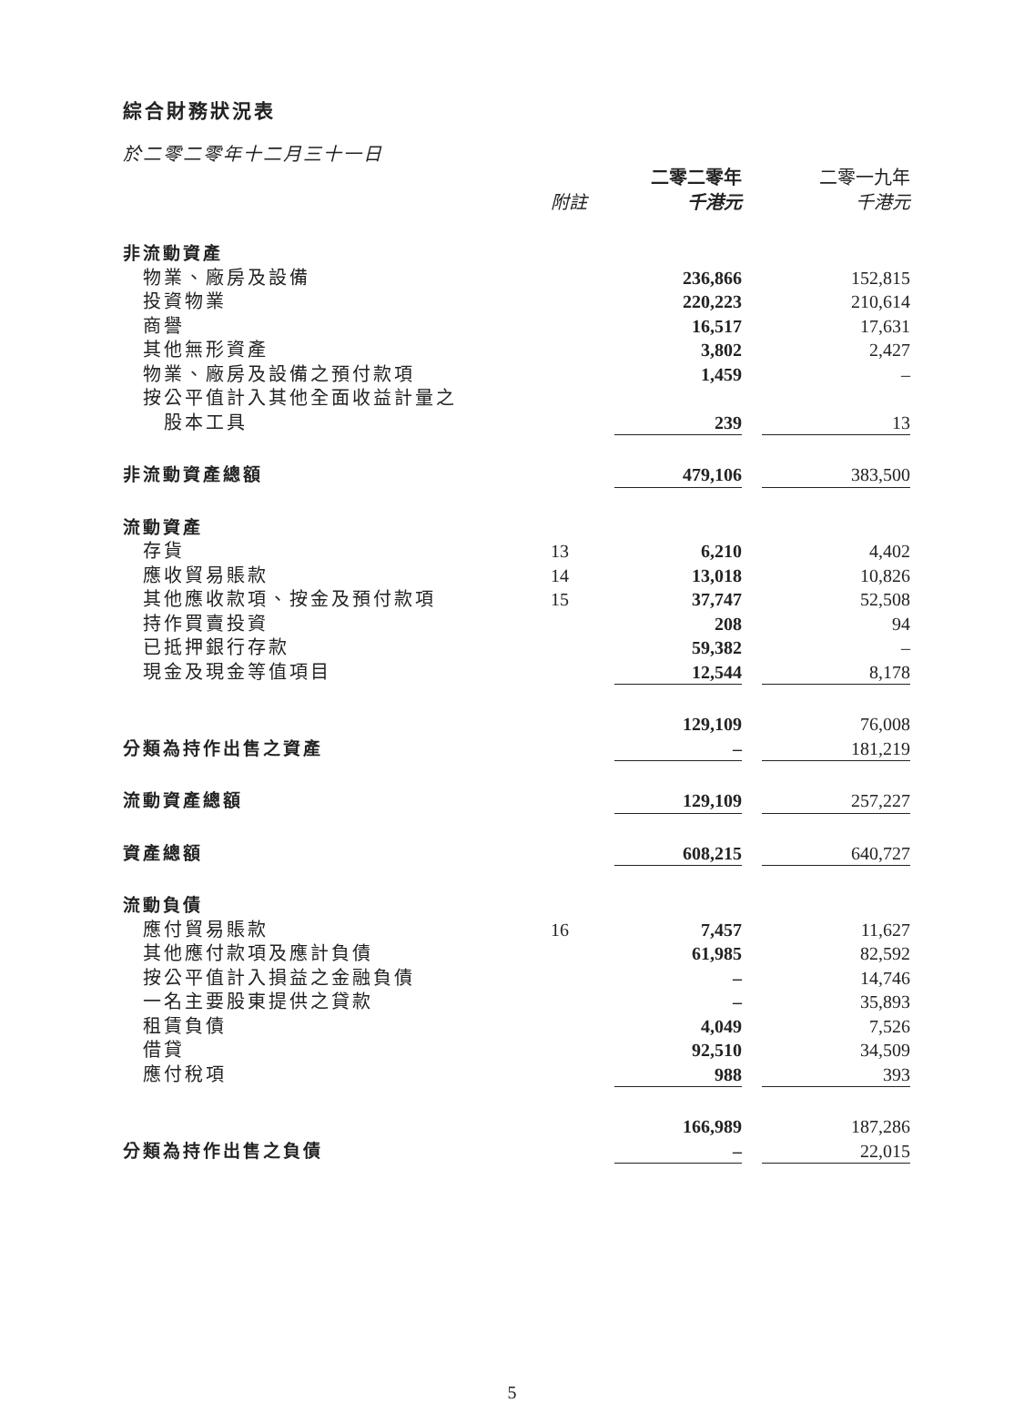綜合財務狀況表
於二零二零年十二月三十一日
| | | 二零二零年 | | 二零一九年 |
| --- | --- | --- | --- | --- |
| | 附註 | 千港元 | | 千港元 |
| 非流動資產 | | | | |
| 物業、廠房及設備 | | 236,866 | | 152,815 |
| 投資物業 | | 220,223 | | 210,614 |
| 商譽 | | 16,517 | | 17,631 |
| 其他無形資產 | | 3,802 | | 2,427 |
| 物業、廠房及設備之預付款項 | | 1,459 | | – |
| 按公平值計入其他全面收益計量之 | | | | |
| 股本工具 | | 239 | | 13 |
| 非流動資產總額 | | 479,106 | | 383,500 |
| 流動資產 | | | | |
| 存貨 | 13 | 6,210 | | 4,402 |
| 應收貿易賬款 | 14 | 13,018 | | 10,826 |
| 其他應收款項、按金及預付款項 | 15 | 37,747 | | 52,508 |
| 持作買賣投資 | | 208 | | 94 |
| 已抵押銀行存款 | | 59,382 | | – |
| 現金及現金等值項目 | | 12,544 | | 8,178 |
| | | 129,109 | | 76,008 |
| 分類為持作出售之資產 | | – | | 181,219 |
| 流動資產總額 | | 129,109 | | 257,227 |
| 資產總額 | | 608,215 | | 640,727 |
| 流動負債 | | | | |
| 應付貿易賬款 | 16 | 7,457 | | 11,627 |
| 其他應付款項及應計負債 | | 61,985 | | 82,592 |
| 按公平值計入損益之金融負債 | | – | | 14,746 |
| 一名主要股東提供之貸款 | | – | | 35,893 |
| 租賃負債 | | 4,049 | | 7,526 |
| 借貸 | | 92,510 | | 34,509 |
| 應付稅項 | | 988 | | 393 |
| | | 166,989 | | 187,286 |
| 分類為持作出售之負債 | | – | | 22,015 |
5